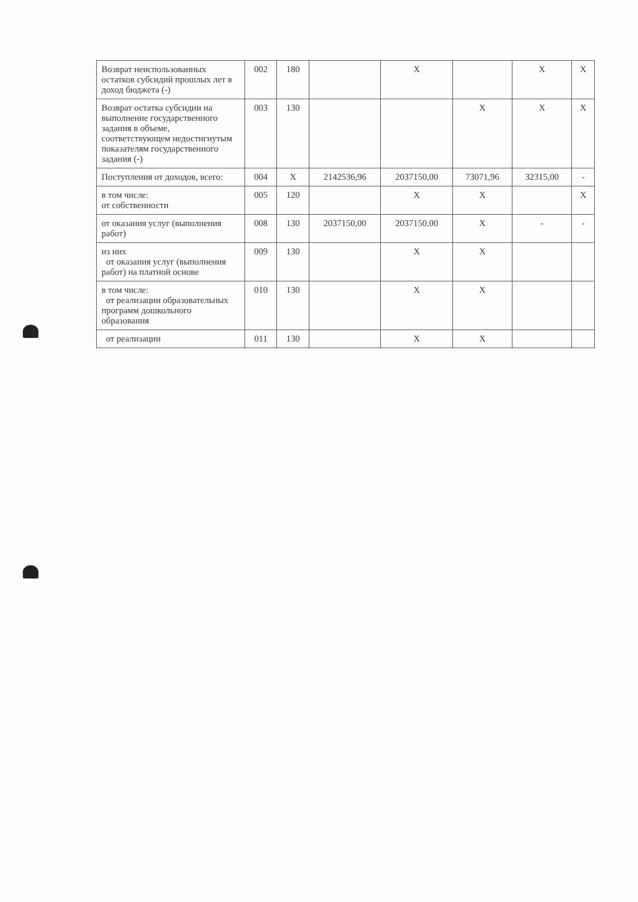| Возврат неиспользованных остатков субсидий прошлых лет в доход бюджета (-) | 002 | 180 | | X | | X | X |
| Возврат остатка субсидии на выполнение государственного задания в объеме, соответствующем недостигнутым показателям государственного задания (-) | 003 | 130 | | | X | X | X |
| Поступления от доходов, всего: | 004 | X | 2142536,96 | 2037150,00 | 73071,96 | 32315,00 | - |
| в том числе: от собственности | 005 | 120 | | X | X | | X |
| от оказания услуг (выполнения работ) | 008 | 130 | 2037150,00 | 2037150,00 | X | - | - |
| из них от оказания услуг (выполнения работ) на платной основе | 009 | 130 | | X | X | | |
| в том числе: от реализации образовательных программ дошкольного образования | 010 | 130 | | X | X | | |
| от реализации | 011 | 130 | | X | X | | |